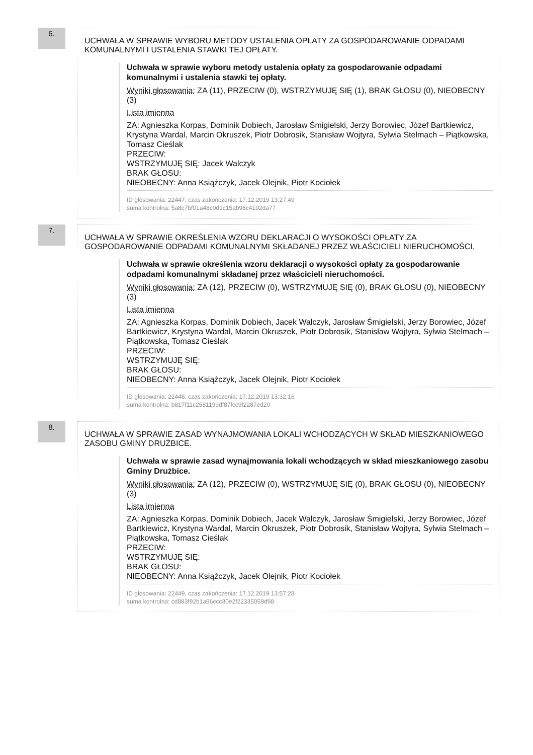6.
UCHWAŁA W SPRAWIE WYBORU METODY USTALENIA OPŁATY ZA GOSPODAROWANIE ODPADAMI KOMUNALNYMI I USTALENIA STAWKI TEJ OPŁATY.
Uchwała w sprawie wyboru metody ustalenia opłaty za gospodarowanie odpadami komunalnymi i ustalenia stawki tej opłaty.
Wyniki głosowania: ZA (11), PRZECIW (0), WSTRZYMUJĘ SIĘ (1), BRAK GŁOSU (0), NIEOBECNY (3)
Lista imienna
ZA: Agnieszka Korpas, Dominik Dobiech, Jarosław Śmigielski, Jerzy Borowiec, Józef Bartkiewicz, Krystyna Wardal, Marcin Okruszek, Piotr Dobrosik, Stanisław Wojtyra, Sylwia Stelmach – Piątkowska, Tomasz Cieślak
PRZECIW:
WSTRZYMUJĘ SIĘ: Jacek Walczyk
BRAK GŁOSU:
NIEOBECNY: Anna Książczyk, Jacek Olejnik, Piotr Kociołek
ID głosowania: 22447, czas zakończenia: 17.12.2019 13:27:49
suma kontrolna: 5a8c7bf01a48c0d1c15ab98c4192da77
7.
UCHWAŁA W SPRAWIE OKREŚLENIA WZORU DEKLARACJI O WYSOKOŚCI OPŁATY ZA GOSPODAROWANIE ODPADAMI KOMUNALNYMI SKŁADANEJ PRZEZ WŁAŚCICIELI NIERUCHOMOŚCI.
Uchwała w sprawie określenia wzoru deklaracji o wysokości opłaty za gospodarowanie odpadami komunalnymi składanej przez właścicieli nieruchomości.
Wyniki głosowania: ZA (12), PRZECIW (0), WSTRZYMUJĘ SIĘ (0), BRAK GŁOSU (0), NIEOBECNY (3)
Lista imienna
ZA: Agnieszka Korpas, Dominik Dobiech, Jacek Walczyk, Jarosław Śmigielski, Jerzy Borowiec, Józef Bartkiewicz, Krystyna Wardal, Marcin Okruszek, Piotr Dobrosik, Stanisław Wojtyra, Sylwia Stelmach – Piątkowska, Tomasz Cieślak
PRZECIW:
WSTRZYMUJĘ SIĘ:
BRAK GŁOSU:
NIEOBECNY: Anna Książczyk, Jacek Olejnik, Piotr Kociołek
ID głosowania: 22448, czas zakończenia: 17.12.2019 13:32:16
suma kontrolna: b817f11c2581199df87fcc9f2287ed20
8.
UCHWAŁA W SPRAWIE ZASAD WYNAJMOWANIA LOKALI WCHODZĄCYCH W SKŁAD MIESZKANIOWEGO ZASOBU GMINY DRUŻBICE.
Uchwała w sprawie zasad wynajmowania lokali wchodzących w skład mieszkaniowego zasobu Gminy Drużbice.
Wyniki głosowania: ZA (12), PRZECIW (0), WSTRZYMUJĘ SIĘ (0), BRAK GŁOSU (0), NIEOBECNY (3)
Lista imienna
ZA: Agnieszka Korpas, Dominik Dobiech, Jacek Walczyk, Jarosław Śmigielski, Jerzy Borowiec, Józef Bartkiewicz, Krystyna Wardal, Marcin Okruszek, Piotr Dobrosik, Stanisław Wojtyra, Sylwia Stelmach – Piątkowska, Tomasz Cieślak
PRZECIW:
WSTRZYMUJĘ SIĘ:
BRAK GŁOSU:
NIEOBECNY: Anna Książczyk, Jacek Olejnik, Piotr Kociołek
ID głosowania: 22449, czas zakończenia: 17.12.2019 13:57:28
suma kontrolna: cd883f92b1a96ccc30e2f22335059d98